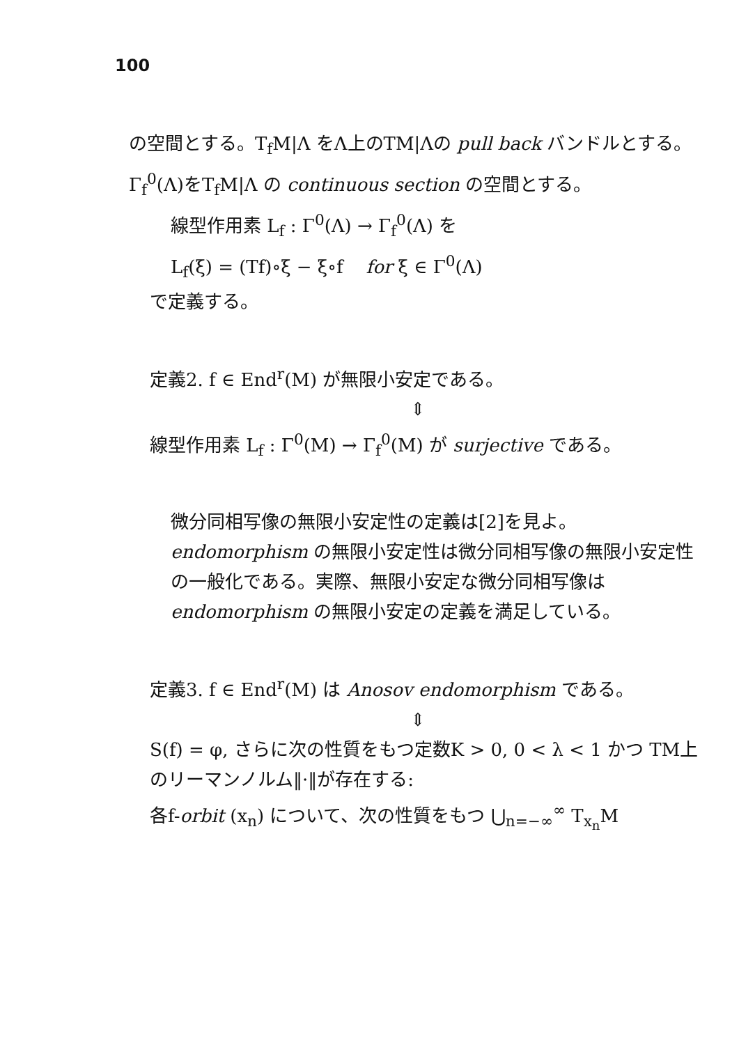100
の空間とする。T<sub>f</sub>M|Λ をΛ上のTM|Λの pull back バンドルとする。Γ<sub>f</sub><sup>0</sup>(Λ)をT<sub>f</sub>M|Λ の continuous section の空間とする。
線型作用素 L<sub>f</sub> : Γ<sup>0</sup>(Λ) → Γ<sub>f</sub><sup>0</sup>(Λ) を
L<sub>f</sub>(ξ) = (Tf)∘ξ − ξ∘f for ξ ∈ Γ<sup>0</sup>(Λ)
で定義する。
定義2. f ∈ End<sup>r</sup>(M) が無限小安定である。
⇕
線型作用素 L<sub>f</sub> : Γ<sup>0</sup>(M) → Γ<sub>f</sub><sup>0</sup>(M) が surjective である。
微分同相写像の無限小安定性の定義は[2]を見よ。endomorphism の無限小安定性は微分同相写像の無限小安定性の一般化である。実際、無限小安定な微分同相写像は endomorphism の無限小安定の定義を満足している。
定義3. f ∈ End<sup>r</sup>(M) は Anosov endomorphism である。
⇕
S(f) = φ, さらに次の性質をもつ定数K > 0, 0 < λ < 1 かつ TM上のリーマンノルム‖·‖が存在する:
各f-orbit (x<sub>n</sub>) について、次の性質をもつ ⋃<sub>n=−∞</sub><sup>∞</sup> T<sub>x<sub>n</sub></sub>M